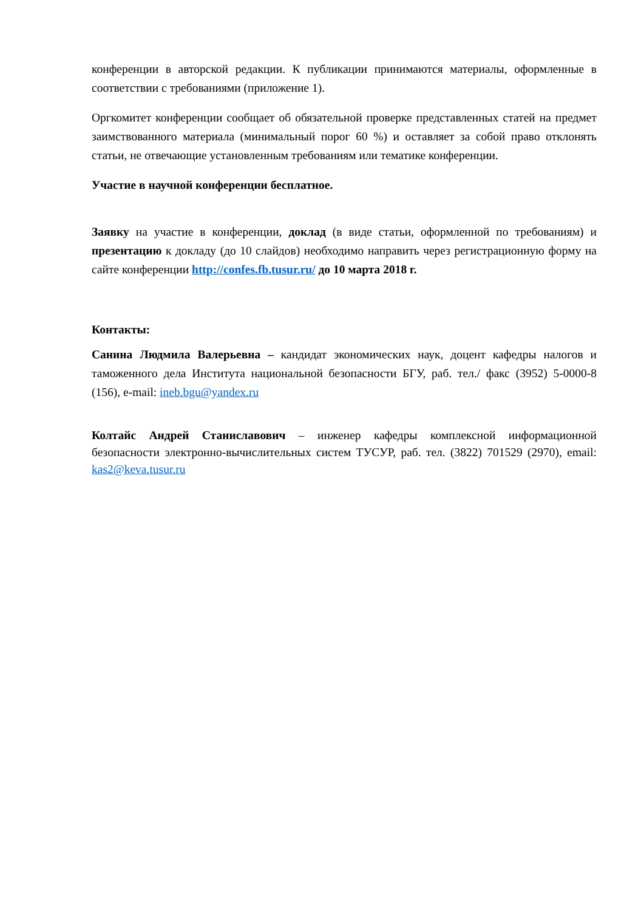конференции в авторской редакции. К публикации принимаются материалы, оформленные в соответствии с требованиями (приложение 1).
Оргкомитет конференции сообщает об обязательной проверке представленных статей на предмет заимствованного материала (минимальный порог 60 %) и оставляет за собой право отклонять статьи, не отвечающие установленным требованиям или тематике конференции.
Участие в научной конференции бесплатное.
Заявку на участие в конференции, доклад (в виде статьи, оформленной по требованиям) и презентацию к докладу (до 10 слайдов) необходимо направить через регистрационную форму на сайте конференции http://confes.fb.tusur.ru/ до 10 марта 2018 г.
Контакты:
Санина Людмила Валерьевна – кандидат экономических наук, доцент кафедры налогов и таможенного дела Института национальной безопасности БГУ, раб. тел./ факс (3952) 5-0000-8 (156), e-mail: ineb.bgu@yandex.ru
Колтайс Андрей Станиславович – инженер кафедры комплексной информационной безопасности электронно-вычислительных систем ТУСУР, раб. тел. (3822) 701529 (2970), email: kas2@keva.tusur.ru